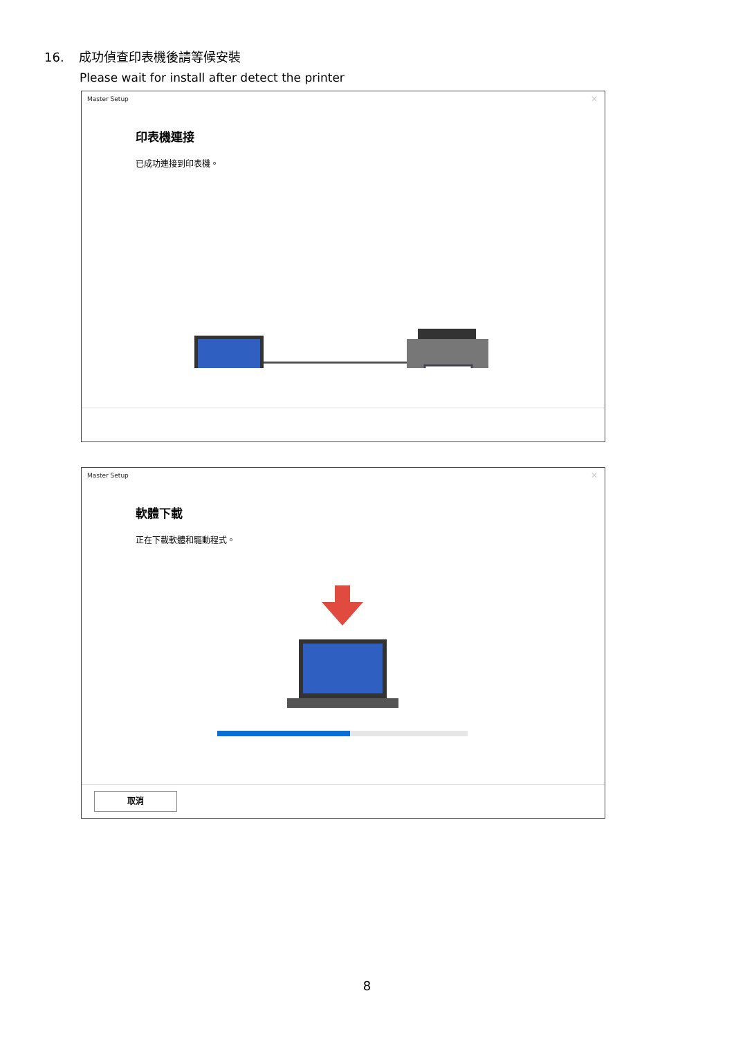16. 成功偵查印表機後請等候安裝
Please wait for install after detect the printer
Master Setup
✕
印表機連接
已成功連接到印表機。
Master Setup
✕
軟體下載
正在下載軟體和驅動程式。
取消
8